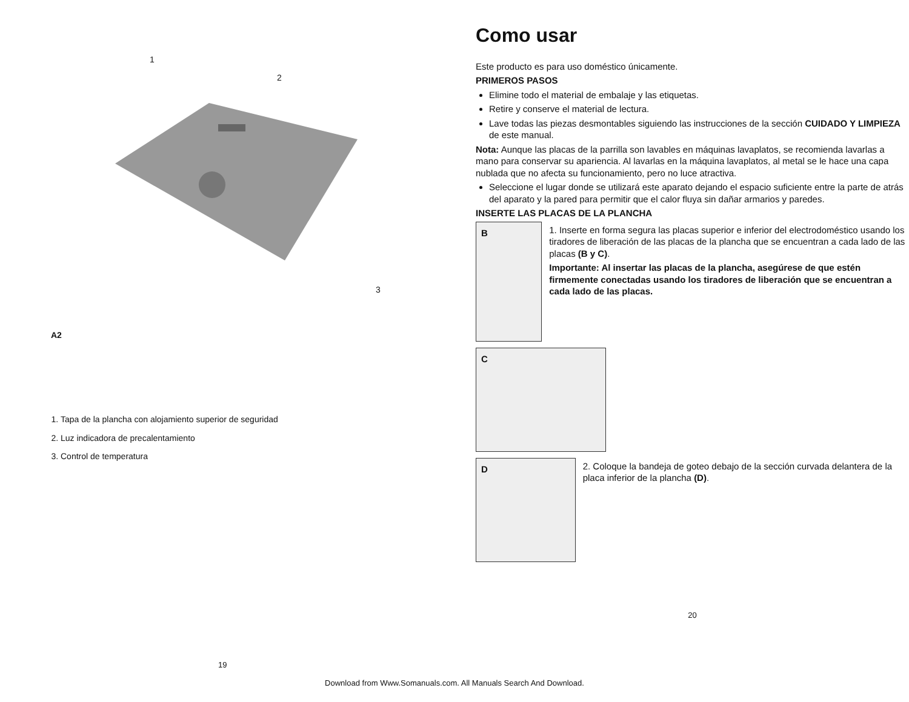1
2
3
A2
1. Tapa de la plancha con alojamiento superior de seguridad
2. Luz indicadora de precalentamiento
3. Control de temperatura
19
Como usar
Este producto es para uso doméstico únicamente.
PRIMEROS PASOS
Elimine todo el material de embalaje y las etiquetas.
Retire y conserve el material de lectura.
Lave todas las piezas desmontables siguiendo las instrucciones de la sección CUIDADO Y LIMPIEZA de este manual.
Nota: Aunque las placas de la parrilla son lavables en máquinas lavaplatos, se recomienda lavarlas a mano para conservar su apariencia. Al lavarlas en la máquina lavaplatos, al metal se le hace una capa nublada que no afecta su funcionamiento, pero no luce atractiva.
Seleccione el lugar donde se utilizará este aparato dejando el espacio suficiente entre la parte de atrás del aparato y la pared para permitir que el calor fluya sin dañar armarios y paredes.
INSERTE LAS PLACAS DE LA PLANCHA
B
1. Inserte en forma segura las placas superior e inferior del electrodoméstico usando los tiradores de liberación de las placas de la plancha que se encuentran a cada lado de las placas (B y C).
Importante: Al insertar las placas de la plancha, asegúrese de que estén firmemente conectadas usando los tiradores de liberación que se encuentran a cada lado de las placas.
C
D
2. Coloque la bandeja de goteo debajo de la sección curvada delantera de la placa inferior de la plancha (D).
20
Download from Www.Somanuals.com. All Manuals Search And Download.